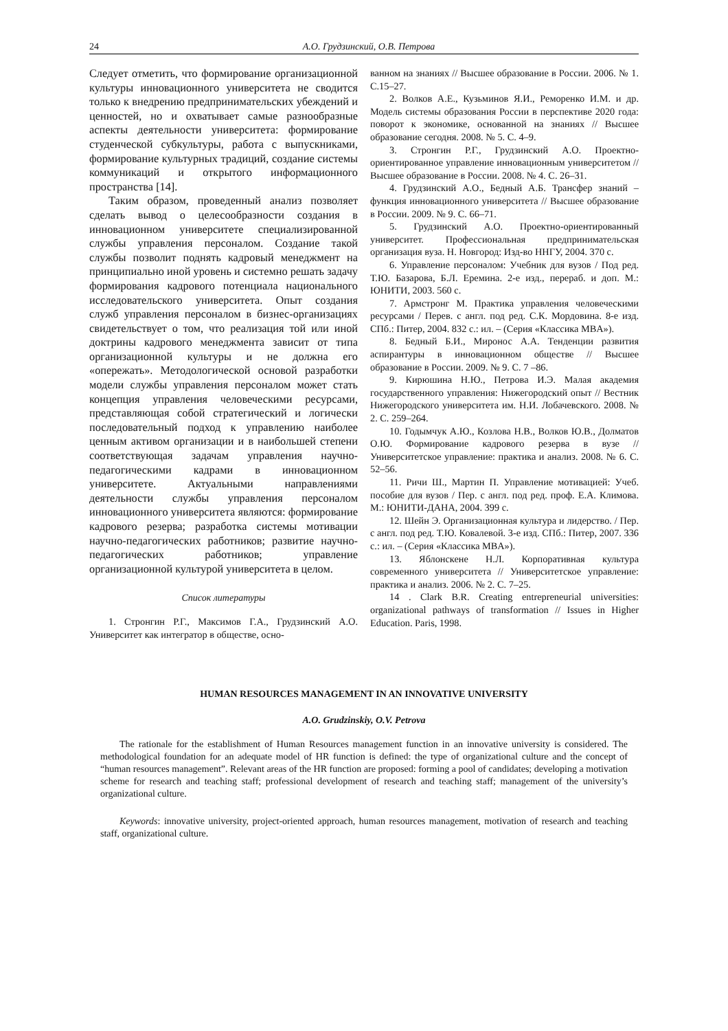24 А.О. Грудзинский, О.В. Петрова
Следует отметить, что формирование организационной культуры инновационного университета не сводится только к внедрению предпринимательских убеждений и ценностей, но и охватывает самые разнообразные аспекты деятельности университета: формирование студенческой субкультуры, работа с выпускниками, формирование культурных традиций, создание системы коммуникаций и открытого информационного пространства [14].
Таким образом, проведенный анализ позволяет сделать вывод о целесообразности создания в инновационном университете специализированной службы управления персоналом. Создание такой службы позволит поднять кадровый менеджмент на принципиально иной уровень и системно решать задачу формирования кадрового потенциала национального исследовательского университета. Опыт создания служб управления персоналом в бизнес-организациях свидетельствует о том, что реализация той или иной доктрины кадрового менеджмента зависит от типа организационной культуры и не должна его «опережать». Методологической основой разработки модели службы управления персоналом может стать концепция управления человеческими ресурсами, представляющая собой стратегический и логически последовательный подход к управлению наиболее ценным активом организации и в наибольшей степени соответствующая задачам управления научно-педагогическими кадрами в инновационном университете. Актуальными направлениями деятельности службы управления персоналом инновационного университета являются: формирование кадрового резерва; разработка системы мотивации научно-педагогических работников; развитие научно-педагогических работников; управление организационной культурой университета в целом.
Список литературы
1. Стронгин Р.Г., Максимов Г.А., Грудзинский А.О. Университет как интегратор в обществе, осно-
ванном на знаниях // Высшее образование в России. 2006. № 1. С.15–27.
2. Волков А.Е., Кузьминов Я.И., Реморенко И.М. и др. Модель системы образования России в перспективе 2020 года: поворот к экономике, основанной на знаниях // Высшее образование сегодня. 2008. № 5. С. 4–9.
3. Стронгин Р.Г., Грудзинский А.О. Проектно-ориентированное управление инновационным университетом // Высшее образование в России. 2008. № 4. С. 26–31.
4. Грудзинский А.О., Бедный А.Б. Трансфер знаний – функция инновационного университета // Высшее образование в России. 2009. № 9. С. 66–71.
5. Грудзинский А.О. Проектно-ориентированный университет. Профессиональная предпринимательская организация вуза. Н. Новгород: Изд-во ННГУ, 2004. 370 с.
6. Управление персоналом: Учебник для вузов / Под ред. Т.Ю. Базарова, Б.Л. Еремина. 2-е изд., перераб. и доп. М.: ЮНИТИ, 2003. 560 с.
7. Армстронг М. Практика управления человеческими ресурсами / Перев. с англ. под ред. С.К. Мордовина. 8-е изд. СПб.: Питер, 2004. 832 с.: ил. – (Серия «Классика MBA»).
8. Бедный Б.И., Миронос А.А. Тенденции развития аспирантуры в инновационном обществе // Высшее образование в России. 2009. № 9. С. 7 –86.
9. Кирюшина Н.Ю., Петрова И.Э. Малая академия государственного управления: Нижегородский опыт // Вестник Нижегородского университета им. Н.И. Лобачевского. 2008. № 2. С. 259–264.
10. Годымчук А.Ю., Козлова Н.В., Волков Ю.В., Долматов О.Ю. Формирование кадрового резерва в вузе // Университетское управление: практика и анализ. 2008. № 6. С. 52–56.
11. Ричи Ш., Мартин П. Управление мотивацией: Учеб. пособие для вузов / Пер. с англ. под ред. проф. Е.А. Климова. М.: ЮНИТИ-ДАНА, 2004. 399 с.
12. Шейн Э. Организационная культура и лидерство. / Пер. с англ. под ред. Т.Ю. Ковалевой. 3-е изд. СПб.: Питер, 2007. 336 с.: ил. – (Серия «Классика MBA»).
13. Яблонскене Н.Л. Корпоративная культура современного университета // Университетское управление: практика и анализ. 2006. № 2. С. 7–25.
14 . Clark B.R. Creating entrepreneurial universities: organizational pathways of transformation // Issues in Higher Education. Paris, 1998.
HUMAN RESOURCES MANAGEMENT IN AN INNOVATIVE UNIVERSITY
A.O. Grudzinskiy, O.V. Petrova
The rationale for the establishment of Human Resources management function in an innovative university is considered. The methodological foundation for an adequate model of HR function is defined: the type of organizational culture and the concept of “human resources management”. Relevant areas of the HR function are proposed: forming a pool of candidates; developing a motivation scheme for research and teaching staff; professional development of research and teaching staff; management of the university’s organizational culture.
Keywords: innovative university, project-oriented approach, human resources management, motivation of research and teaching staff, organizational culture.